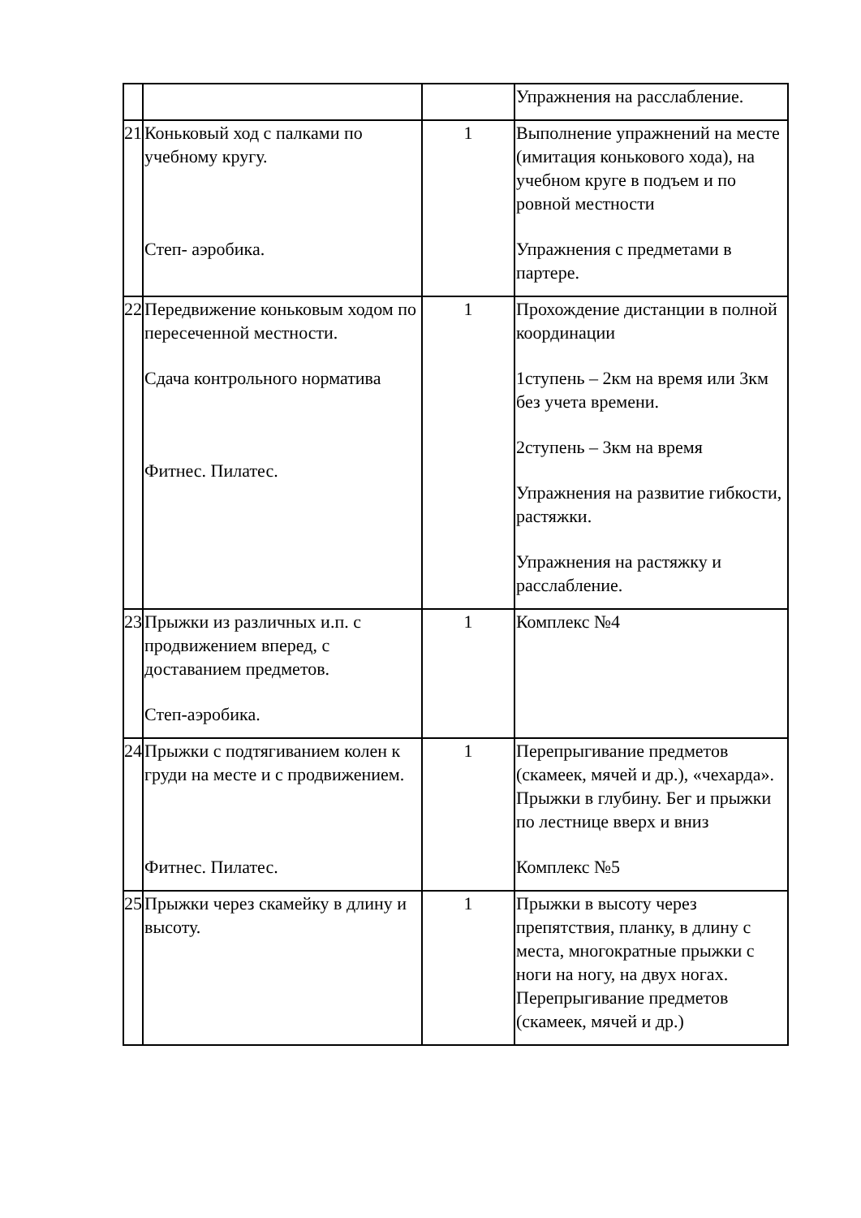| | | | Упражнения на расслабление. |
| 21 | Коньковый ход с палками по учебному кругу. Степ- аэробика. | 1 | Выполнение упражнений на месте (имитация конькового хода), на учебном круге в подъем и по ровной местности Упражнения с предметами в партере. |
| 22 | Передвижение коньковым ходом по пересеченной местности. Сдача контрольного норматива Фитнес. Пилатес. | 1 | Прохождение дистанции в полной координации 1ступень – 2км на время или 3км без учета времени. 2ступень – 3км на время Упражнения на развитие гибкости, растяжки. Упражнения на растяжку и расслабление. |
| 23 | Прыжки из различных и.п. с продвижением вперед, с доставанием предметов. Степ-аэробика. | 1 | Комплекс №4 |
| 24 | Прыжки с подтягиванием колен к груди на месте и с продвижением. Фитнес. Пилатес. | 1 | Перепрыгивание предметов (скамеек, мячей и др.), «чехарда». Прыжки в глубину. Бег и прыжки по лестнице вверх и вниз Комплекс №5 |
| 25 | Прыжки через скамейку в длину и высоту. | 1 | Прыжки в высоту через препятствия, планку, в длину с места, многократные прыжки с ноги на ногу, на двух ногах. Перепрыгивание предметов (скамеек, мячей и др.) |